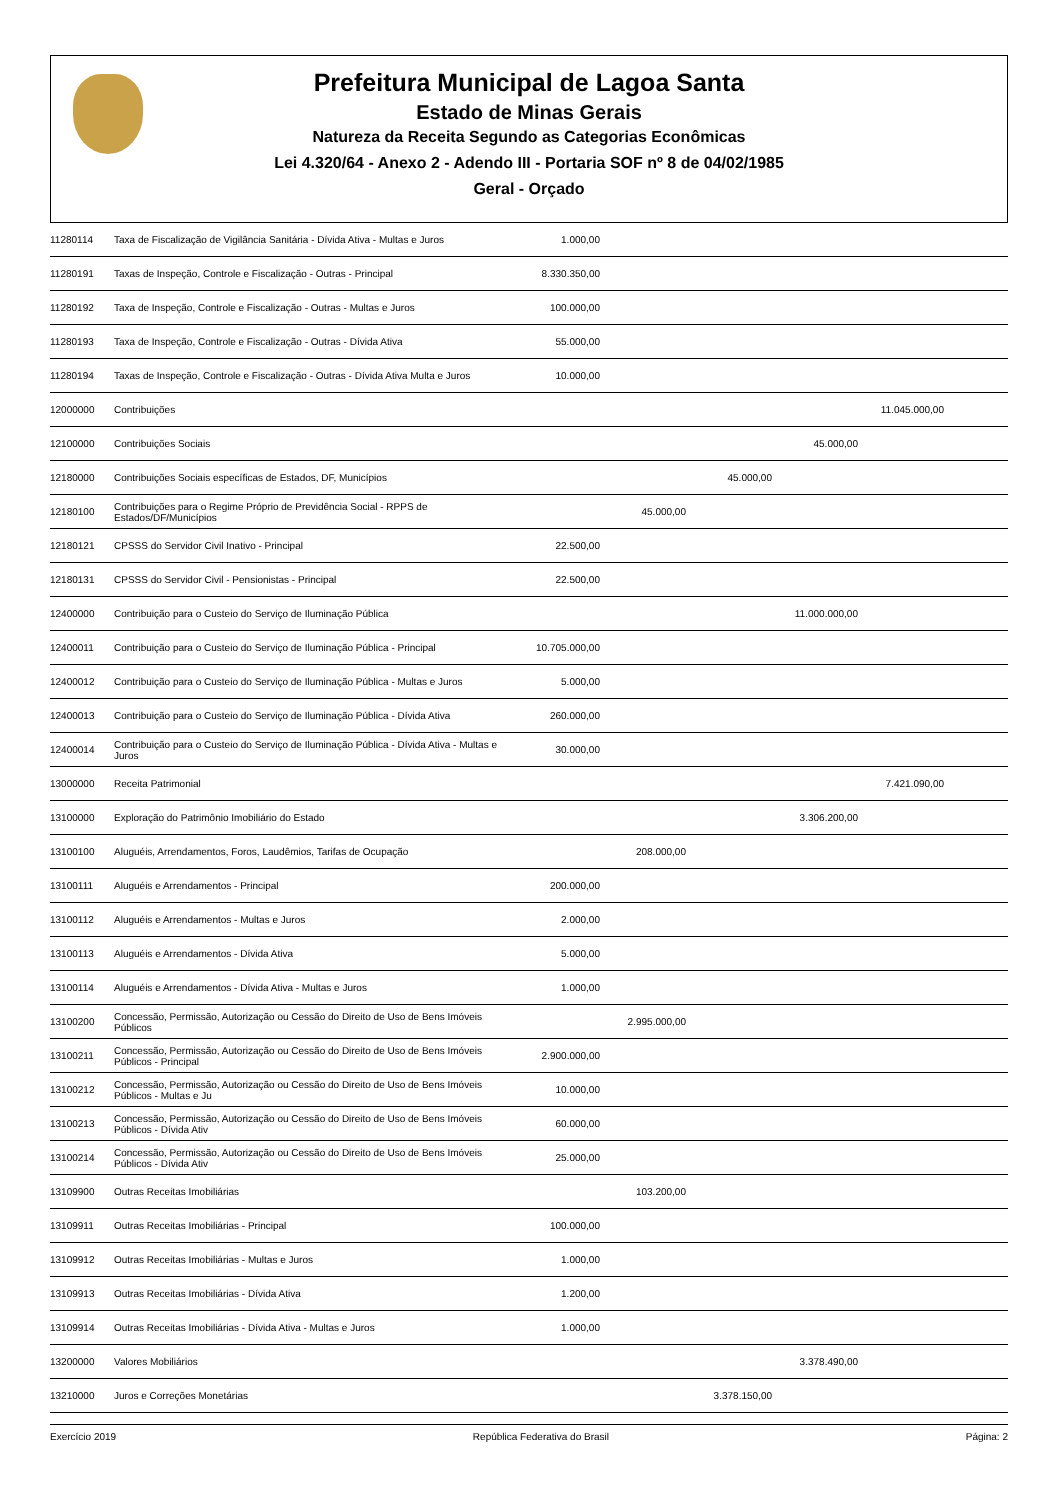Prefeitura Municipal de Lagoa Santa
Estado de Minas Gerais
Natureza da Receita Segundo as Categorias Econômicas
Lei 4.320/64 - Anexo 2 - Adendo III - Portaria SOF nº 8 de 04/02/1985
Geral - Orçado
| 11280114 | Taxa de Fiscalização de Vigilância Sanitária - Dívida Ativa - Multas e Juros | 1.000,00 | | | | | |
| 11280191 | Taxas de Inspeção, Controle e Fiscalização - Outras - Principal | 8.330.350,00 | | | | | |
| 11280192 | Taxa de Inspeção, Controle e Fiscalização - Outras - Multas e Juros | 100.000,00 | | | | | |
| 11280193 | Taxa de Inspeção, Controle e Fiscalização - Outras - Dívida Ativa | 55.000,00 | | | | | |
| 11280194 | Taxas de Inspeção, Controle e Fiscalização - Outras - Dívida Ativa Multa e Juros | 10.000,00 | | | | | |
| 12000000 | Contribuições | | | | | 11.045.000,00 | |
| 12100000 | Contribuições Sociais | | | | 45.000,00 | | |
| 12180000 | Contribuições Sociais específicas de Estados, DF, Municípios | | | 45.000,00 | | | |
| 12180100 | Contribuições para o Regime Próprio de Previdência Social - RPPS de Estados/DF/Municípios | | 45.000,00 | | | | |
| 12180121 | CPSSS do Servidor Civil Inativo - Principal | 22.500,00 | | | | | |
| 12180131 | CPSSS do Servidor Civil - Pensionistas - Principal | 22.500,00 | | | | | |
| 12400000 | Contribuição para o Custeio do Serviço de Iluminação Pública | | | | 11.000.000,00 | | |
| 12400011 | Contribuição para o Custeio do Serviço de Iluminação Pública - Principal | 10.705.000,00 | | | | | |
| 12400012 | Contribuição para o Custeio do Serviço de Iluminação Pública - Multas e Juros | 5.000,00 | | | | | |
| 12400013 | Contribuição para o Custeio do Serviço de Iluminação Pública - Dívida Ativa | 260.000,00 | | | | | |
| 12400014 | Contribuição para o Custeio do Serviço de Iluminação Pública - Dívida Ativa - Multas e Juros | 30.000,00 | | | | | |
| 13000000 | Receita Patrimonial | | | | | 7.421.090,00 | |
| 13100000 | Exploração do Patrimônio Imobiliário do Estado | | | | 3.306.200,00 | | |
| 13100100 | Aluguéis, Arrendamentos, Foros, Laudêmios, Tarifas de Ocupação | | 208.000,00 | | | | |
| 13100111 | Aluguéis e Arrendamentos - Principal | 200.000,00 | | | | | |
| 13100112 | Aluguéis e Arrendamentos - Multas e Juros | 2.000,00 | | | | | |
| 13100113 | Aluguéis e Arrendamentos - Dívida Ativa | 5.000,00 | | | | | |
| 13100114 | Aluguéis e Arrendamentos - Dívida Ativa - Multas e Juros | 1.000,00 | | | | | |
| 13100200 | Concessão, Permissão, Autorização ou Cessão do Direito de Uso de Bens Imóveis Públicos | | 2.995.000,00 | | | | |
| 13100211 | Concessão, Permissão, Autorização ou Cessão do Direito de Uso de Bens Imóveis Públicos - Principal | 2.900.000,00 | | | | | |
| 13100212 | Concessão, Permissão, Autorização ou Cessão do Direito de Uso de Bens Imóveis Públicos - Multas e Ju | 10.000,00 | | | | | |
| 13100213 | Concessão, Permissão, Autorização ou Cessão do Direito de Uso de Bens Imóveis Públicos - Dívida Ativ | 60.000,00 | | | | | |
| 13100214 | Concessão, Permissão, Autorização ou Cessão do Direito de Uso de Bens Imóveis Públicos - Dívida Ativ | 25.000,00 | | | | | |
| 13109900 | Outras Receitas Imobiliárias | | 103.200,00 | | | | |
| 13109911 | Outras Receitas Imobiliárias - Principal | 100.000,00 | | | | | |
| 13109912 | Outras Receitas Imobiliárias - Multas e Juros | 1.000,00 | | | | | |
| 13109913 | Outras Receitas Imobiliárias - Dívida Ativa | 1.200,00 | | | | | |
| 13109914 | Outras Receitas Imobiliárias - Dívida Ativa - Multas e Juros | 1.000,00 | | | | | |
| 13200000 | Valores Mobiliários | | | | 3.378.490,00 | | |
| 13210000 | Juros e Correções Monetárias | | | 3.378.150,00 | | | |
Exercício 2019 República Federativa do Brasil Página: 2